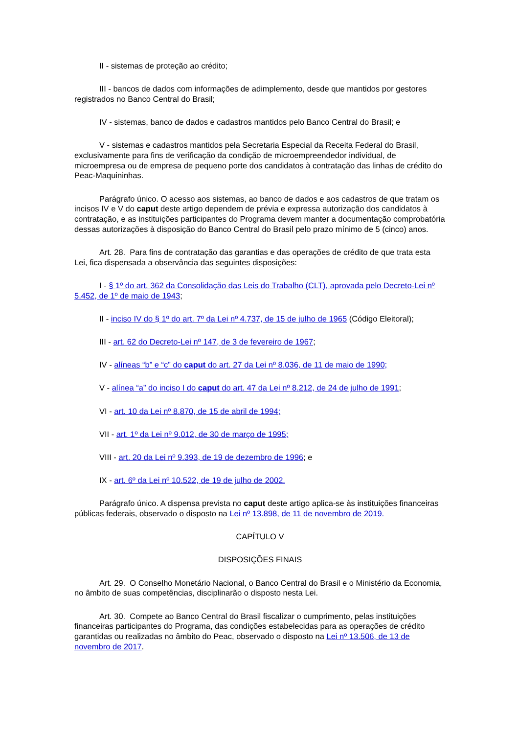II - sistemas de proteção ao crédito;
III - bancos de dados com informações de adimplemento, desde que mantidos por gestores registrados no Banco Central do Brasil;
IV - sistemas, banco de dados e cadastros mantidos pelo Banco Central do Brasil; e
V - sistemas e cadastros mantidos pela Secretaria Especial da Receita Federal do Brasil, exclusivamente para fins de verificação da condição de microempreendedor individual, de microempresa ou de empresa de pequeno porte dos candidatos à contratação das linhas de crédito do Peac-Maquininhas.
Parágrafo único. O acesso aos sistemas, ao banco de dados e aos cadastros de que tratam os incisos IV e V do caput deste artigo dependem de prévia e expressa autorização dos candidatos à contratação, e as instituições participantes do Programa devem manter a documentação comprobatória dessas autorizações à disposição do Banco Central do Brasil pelo prazo mínimo de 5 (cinco) anos.
Art. 28. Para fins de contratação das garantias e das operações de crédito de que trata esta Lei, fica dispensada a observância das seguintes disposições:
I - § 1º do art. 362 da Consolidação das Leis do Trabalho (CLT), aprovada pelo Decreto-Lei nº 5.452, de 1º de maio de 1943;
II - inciso IV do § 1º do art. 7º da Lei nº 4.737, de 15 de julho de 1965 (Código Eleitoral);
III - art. 62 do Decreto-Lei nº 147, de 3 de fevereiro de 1967;
IV - alíneas “b” e “c” do caput do art. 27 da Lei nº 8.036, de 11 de maio de 1990;
V - alínea “a” do inciso I do caput do art. 47 da Lei nº 8.212, de 24 de julho de 1991;
VI - art. 10 da Lei nº 8.870, de 15 de abril de 1994;
VII - art. 1º da Lei nº 9.012, de 30 de março de 1995;
VIII - art. 20 da Lei nº 9.393, de 19 de dezembro de 1996; e
IX - art. 6º da Lei nº 10.522, de 19 de julho de 2002.
Parágrafo único. A dispensa prevista no caput deste artigo aplica-se às instituições financeiras públicas federais, observado o disposto na Lei nº 13.898, de 11 de novembro de 2019.
CAPÍTULO V
DISPOSIÇÕES FINAIS
Art. 29. O Conselho Monetário Nacional, o Banco Central do Brasil e o Ministério da Economia, no âmbito de suas competências, disciplinarão o disposto nesta Lei.
Art. 30. Compete ao Banco Central do Brasil fiscalizar o cumprimento, pelas instituições financeiras participantes do Programa, das condições estabelecidas para as operações de crédito garantidas ou realizadas no âmbito do Peac, observado o disposto na Lei nº 13.506, de 13 de novembro de 2017.